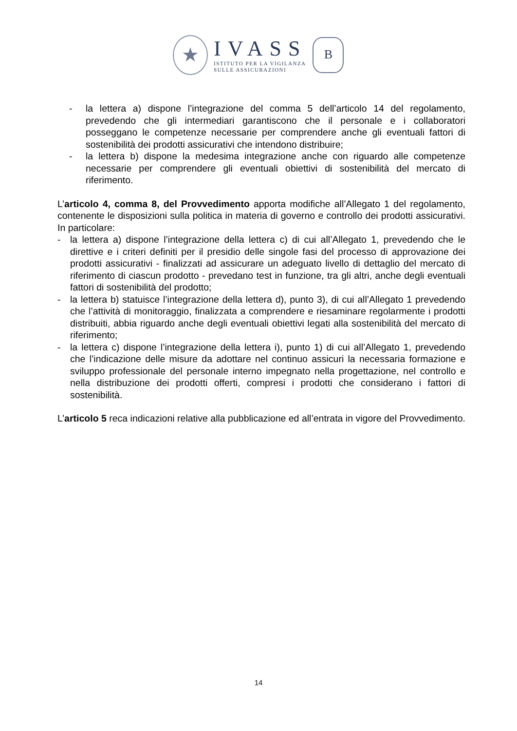★
IVASS
ISTITUTO PER LA VIGILANZA
SULLE ASSICURAZIONI
B
- la lettera a) dispone l’integrazione del comma 5 dell’articolo 14 del regolamento, prevedendo che gli intermediari garantiscono che il personale e i collaboratori posseggano le competenze necessarie per comprendere anche gli eventuali fattori di sostenibilità dei prodotti assicurativi che intendono distribuire;
- la lettera b) dispone la medesima integrazione anche con riguardo alle competenze necessarie per comprendere gli eventuali obiettivi di sostenibilità del mercato di riferimento.
L’articolo 4, comma 8, del Provvedimento apporta modifiche all’Allegato 1 del regolamento, contenente le disposizioni sulla politica in materia di governo e controllo dei prodotti assicurativi. In particolare:
- la lettera a) dispone l’integrazione della lettera c) di cui all’Allegato 1, prevedendo che le direttive e i criteri definiti per il presidio delle singole fasi del processo di approvazione dei prodotti assicurativi - finalizzati ad assicurare un adeguato livello di dettaglio del mercato di riferimento di ciascun prodotto - prevedano test in funzione, tra gli altri, anche degli eventuali fattori di sostenibilità del prodotto;
- la lettera b) statuisce l’integrazione della lettera d), punto 3), di cui all’Allegato 1 prevedendo che l’attività di monitoraggio, finalizzata a comprendere e riesaminare regolarmente i prodotti distribuiti, abbia riguardo anche degli eventuali obiettivi legati alla sostenibilità del mercato di riferimento;
- la lettera c) dispone l’integrazione della lettera i), punto 1) di cui all’Allegato 1, prevedendo che l’indicazione delle misure da adottare nel continuo assicuri la necessaria formazione e sviluppo professionale del personale interno impegnato nella progettazione, nel controllo e nella distribuzione dei prodotti offerti, compresi i prodotti che considerano i fattori di sostenibilità.
L’articolo 5 reca indicazioni relative alla pubblicazione ed all’entrata in vigore del Provvedimento.
14